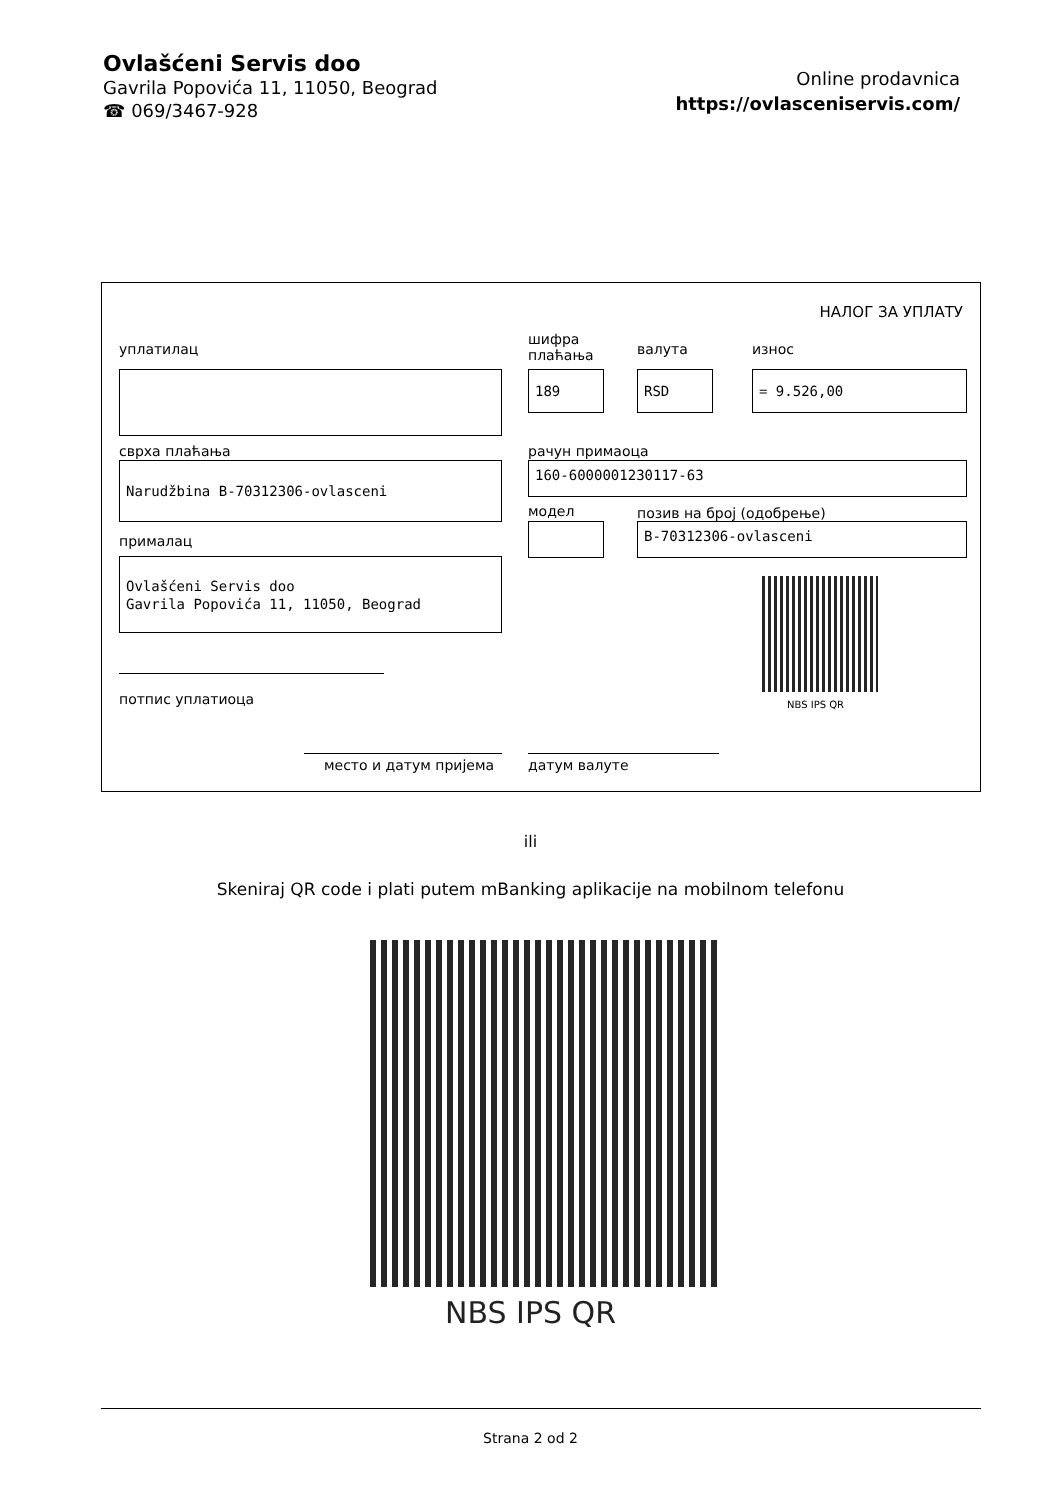Ovlašćeni Servis doo
Gavrila Popovića 11, 11050, Beograd
☎ 069/3467-928
Online prodavnica
https://ovlasceniservis.com/
НАЛОГ ЗА УПЛАТУ
уплатилац
шифра
плаћања
валута износ
189 RSD = 9.526,00
сврха плаћања рачун примаоца
Narudžbina B-70312306-ovlasceni 160-6000001230117-63
модел позив на број (одобрење)
B-70312306-ovlasceni
прималац
Ovlašćeni Servis doo
Gavrila Popovića 11, 11050, Beograd
NBS IPS QR
потпис уплатиоца
место и датум пријема датум валуте
ili
Skeniraj QR code i plati putem mBanking aplikacije na mobilnom telefonu
NBS IPS QR
Strana 2 od 2